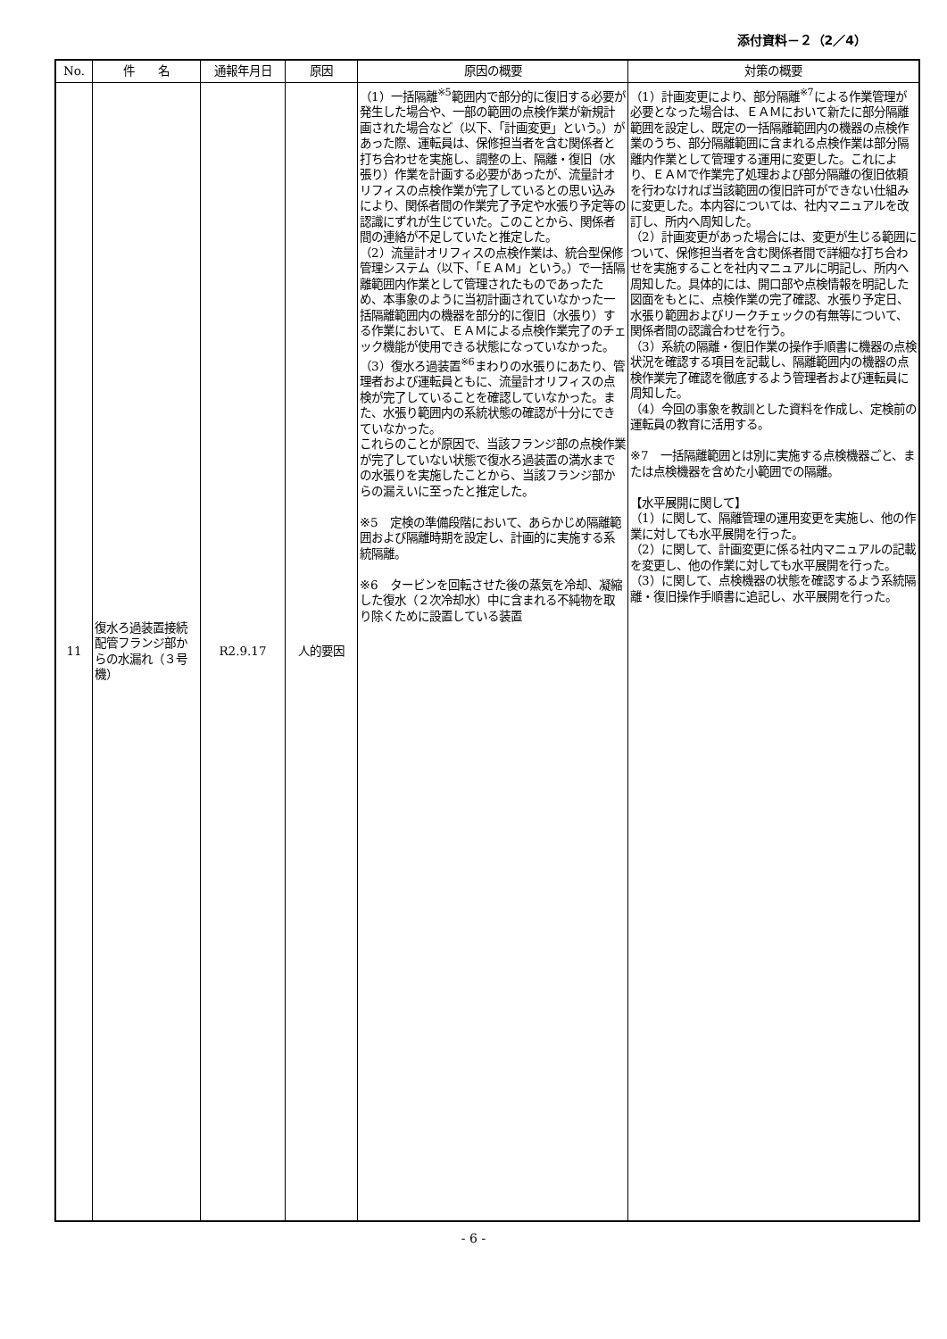添付資料－２（2／4）
| No. | 件 名 | 通報年月日 | 原因 | 原因の概要 | 対策の概要 |
| --- | --- | --- | --- | --- | --- |
| 11 | 復水ろ過装置接続配管フランジ部からの水漏れ（３号機） | R2.9.17 | 人的要因 | （1）一括隔離<sup>※5</sup>範囲内で部分的に復旧する必要が発生した場合や、一部の範囲の点検作業が新規計画された場合など（以下、「計画変更」という。）があった際、運転員は、保修担当者を含む関係者と打ち合わせを実施し、調整の上、隔離・復旧（水張り）作業を計画する必要があったが、流量計オリフィスの点検作業が完了しているとの思い込みにより、関係者間の作業完了予定や水張り予定等の認識にずれが生じていた。このことから、関係者間の連絡が不足していたと推定した。 （2）流量計オリフィスの点検作業は、統合型保修管理システム（以下、「ＥＡＭ」という。）で一括隔離範囲内作業として管理されたものであったため、本事象のように当初計画されていなかった一括隔離範囲内の機器を部分的に復旧（水張り）する作業において、ＥＡＭによる点検作業完了のチェック機能が使用できる状態になっていなかった。 （3）復水ろ過装置<sup>※6</sup>まわりの水張りにあたり、管理者および運転員ともに、流量計オリフィスの点検が完了していることを確認していなかった。また、水張り範囲内の系統状態の確認が十分にできていなかった。 これらのことが原因で、当該フランジ部の点検作業が完了していない状態で復水ろ過装置の満水までの水張りを実施したことから、当該フランジ部からの漏えいに至ったと推定した。 ※5 定検の準備段階において、あらかじめ隔離範囲および隔離時期を設定し、計画的に実施する系統隔離。 ※6 タービンを回転させた後の蒸気を冷却、凝縮した復水（２次冷却水）中に含まれる不純物を取り除くために設置している装置 | （1）計画変更により、部分隔離<sup>※7</sup>による作業管理が必要となった場合は、ＥＡＭにおいて新たに部分隔離範囲を設定し、既定の一括隔離範囲内の機器の点検作業のうち、部分隔離範囲に含まれる点検作業は部分隔離内作業として管理する運用に変更した。これにより、ＥＡＭで作業完了処理および部分隔離の復旧依頼を行わなければ当該範囲の復旧許可ができない仕組みに変更した。本内容については、社内マニュアルを改訂し、所内へ周知した。 （2）計画変更があった場合には、変更が生じる範囲について、保修担当者を含む関係者間で詳細な打ち合わせを実施することを社内マニュアルに明記し、所内へ周知した。具体的には、開口部や点検情報を明記した図面をもとに、点検作業の完了確認、水張り予定日、水張り範囲およびリークチェックの有無等について、関係者間の認識合わせを行う。 （3）系統の隔離・復旧作業の操作手順書に機器の点検状況を確認する項目を記載し、隔離範囲内の機器の点検作業完了確認を徹底するよう管理者および運転員に周知した。 （4）今回の事象を教訓とした資料を作成し、定検前の運転員の教育に活用する。 ※7 一括隔離範囲とは別に実施する点検機器ごと、または点検機器を含めた小範囲での隔離。 【水平展開に関して】 （1）に関して、隔離管理の運用変更を実施し、他の作業に対しても水平展開を行った。 （2）に関して、計画変更に係る社内マニュアルの記載を変更し、他の作業に対しても水平展開を行った。 （3）に関して、点検機器の状態を確認するよう系統隔離・復旧操作手順書に追記し、水平展開を行った。 |
- 6 -